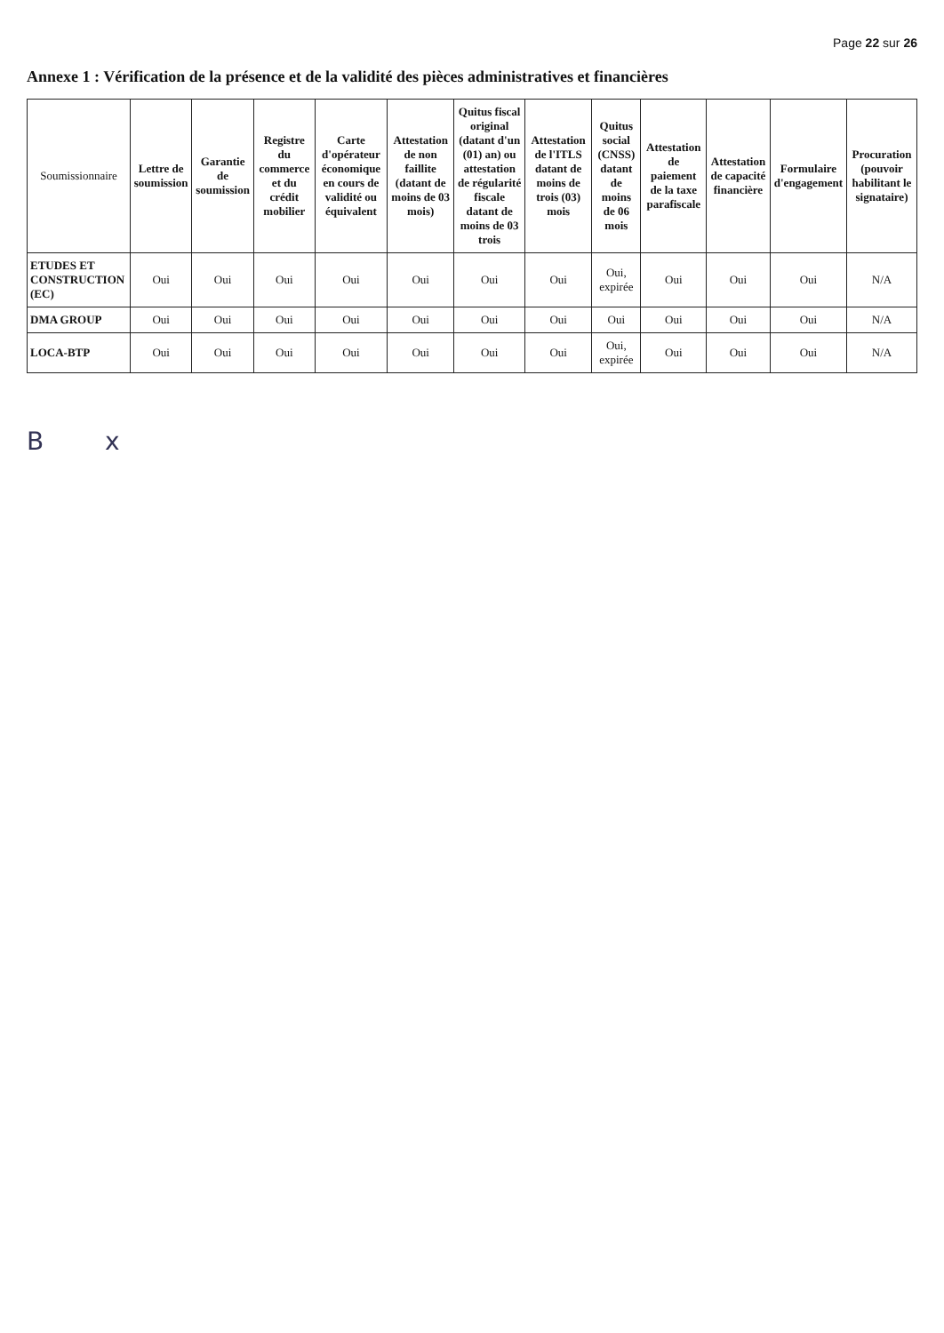Page 22 sur 26
Annexe 1 : Vérification de la présence et de la validité des pièces administratives et financières
| Soumissionnaire | Lettre de soumission | Garantie de soumission | Registre du commerce et du crédit mobilier | Carte d'opérateur économique en cours de validité ou équivalent | Attestation de non faillite (datant de moins de 03 mois) | Quitus fiscal original (datant d'un (01) an) ou attestation de régularité fiscale datant de moins de 03 trois | Attestation de l'ITLS datant de moins de trois (03) mois | Quitus social (CNSS) datant de moins de 06 mois | Attestation de paiement de la taxe parafiscale | Attestation de capacité financière | Formulaire d'engagement | Procuration (pouvoir habilitant le signataire) |
| --- | --- | --- | --- | --- | --- | --- | --- | --- | --- | --- | --- | --- |
| ETUDES ET CONSTRUCTION (EC) | Oui | Oui | Oui | Oui | Oui | Oui | Oui | Oui, expirée | Oui | Oui | Oui | N/A |
| DMA GROUP | Oui | Oui | Oui | Oui | Oui | Oui | Oui | Oui | Oui | Oui | Oui | N/A |
| LOCA-BTP | Oui | Oui | Oui | Oui | Oui | Oui | Oui | Oui, expirée | Oui | Oui | Oui | N/A |
B x